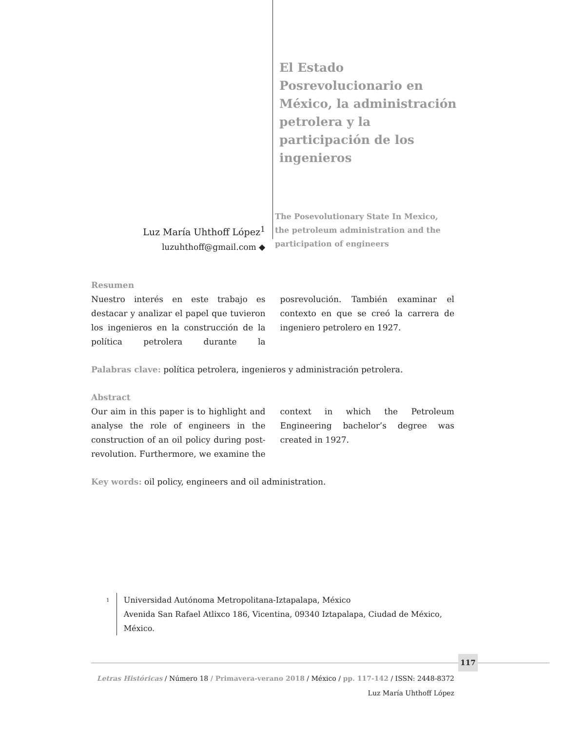El Estado Posrevolucionario en México, la administración petrolera y la participación de los ingenieros
Luz María Uhthoff López<sup>1</sup>
luzuhthoff@gmail.com ◆
The Posevolutionary State In Mexico, the petroleum administration and the participation of engineers
Resumen
Nuestro interés en este trabajo es destacar y analizar el papel que tuvieron los ingenieros en la construcción de la política petrolera durante la posrevolución. También examinar el contexto en que se creó la carrera de ingeniero petrolero en 1927.
Palabras clave: política petrolera, ingenieros y administración petrolera.
Abstract
Our aim in this paper is to highlight and analyse the role of engineers in the construction of an oil policy during post-revolution. Furthermore, we examine the context in which the Petroleum Engineering bachelor’s degree was created in 1927.
Key words: oil policy, engineers and oil administration.
1
Universidad Autónoma Metropolitana-Iztapalapa, México
Avenida San Rafael Atlixco 186, Vicentina, 09340 Iztapalapa, Ciudad de México, México.
117
Letras Históricas / Número 18 / Primavera-verano 2018 / México / pp. 117-142 / ISSN: 2448-8372
Luz María Uhthoff López